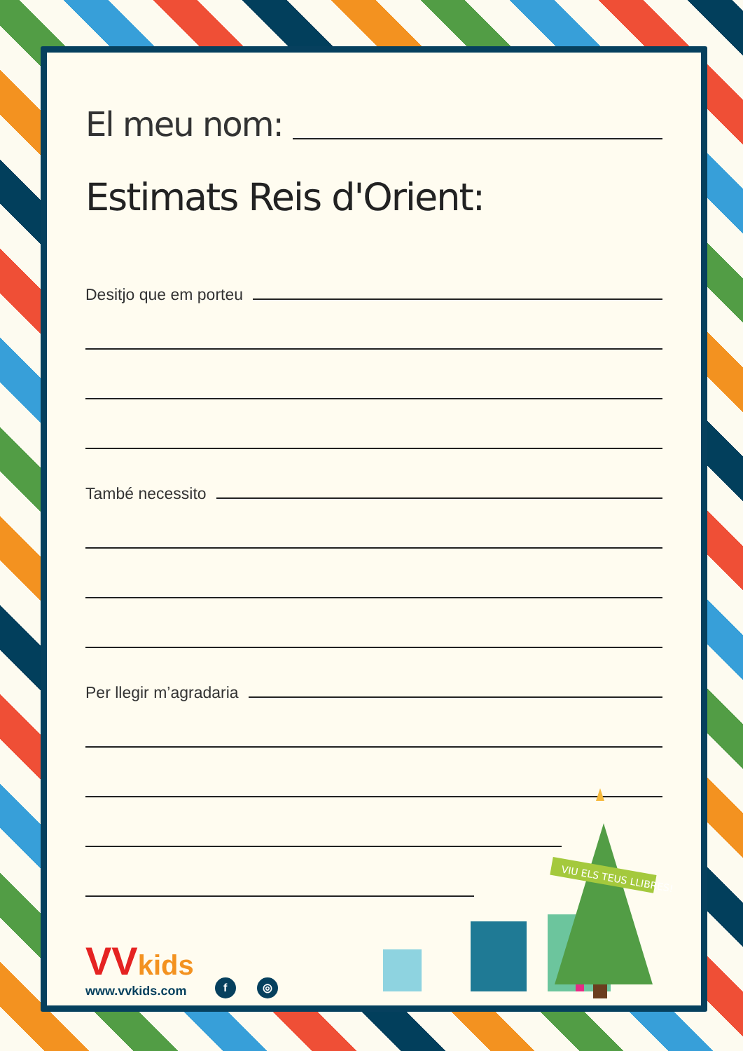El meu nom:
Estimats Reis d'Orient:
Desitjo que em porteu
També necessito
Per llegir m’agradaria
VVkids
www.vvkids.com
f
◎
VIU ELS TEUS LLIBRES!